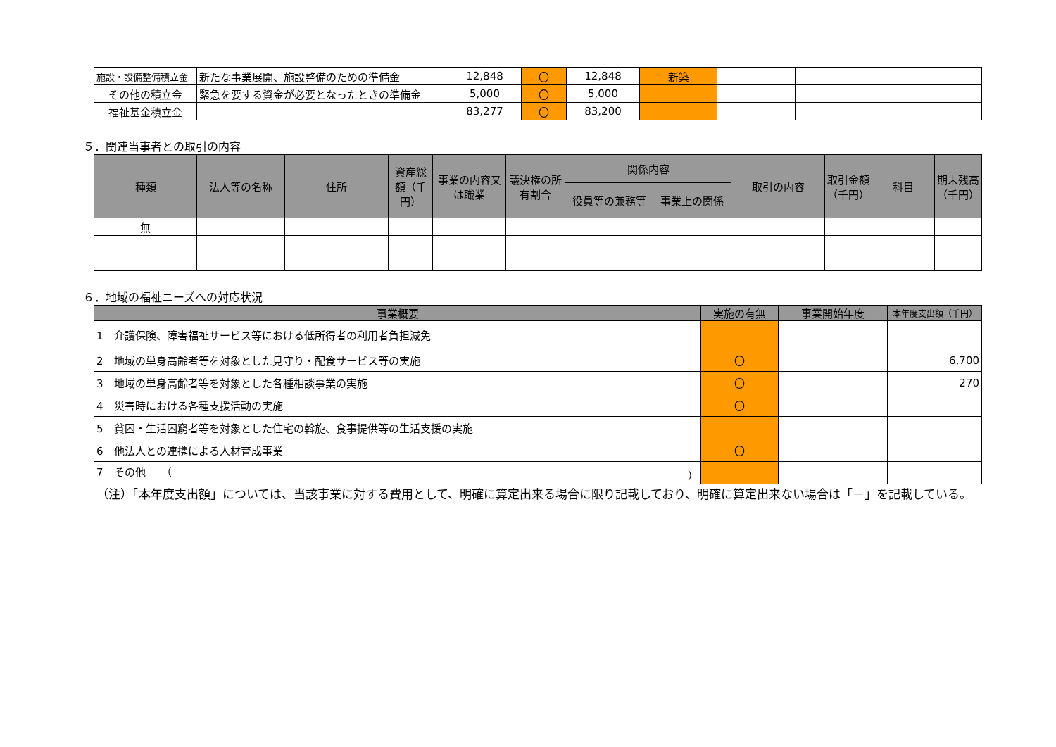| 施設・設備整備積立金 | 新たな事業展開、施設整備のための準備金 | 12,848 | 〇 | 12,848 | 新築 | | |
| その他の積立金 | 緊急を要する資金が必要となったときの準備金 | 5,000 | 〇 | 5,000 | | | |
| 福祉基金積立金 | | 83,277 | 〇 | 83,200 | | | |
５．関連当事者との取引の内容
| 種類 | 法人等の名称 | 住所 | 資産総額（千円） | 事業の内容又は職業 | 議決権の所有割合 | 関係内容 | | 取引の内容 | 取引金額（千円） | 科目 | 期末残高（千円） |
| --- | --- | --- | --- | --- | --- | --- | --- | --- | --- | --- | --- |
| | | | | | | 役員等の兼務等 | 事業上の関係 | | | | |
| 無 | | | | | | | | | | | |
６．地域の福祉ニーズへの対応状況
| 事業概要 | 実施の有無 | 事業開始年度 | 本年度支出額（千円） |
| --- | --- | --- | --- |
| 1 介護保険、障害福祉サービス等における低所得者の利用者負担減免 | | | |
| 2 地域の単身高齢者等を対象とした見守り・配食サービス等の実施 | 〇 | | 6,700 |
| 3 地域の単身高齢者等を対象とした各種相談事業の実施 | 〇 | | 270 |
| 4 災害時における各種支援活動の実施 | 〇 | | |
| 5 貧困・生活困窮者等を対象とした住宅の斡旋、食事提供等の生活支援の実施 | | | |
| 6 他法人との連携による人材育成事業 | 〇 | | |
| 7 その他 （ ） | | | |
（注）「本年度支出額」については、当該事業に対する費用として、明確に算定出来る場合に限り記載しており、明確に算定出来ない場合は「－」を記載している。